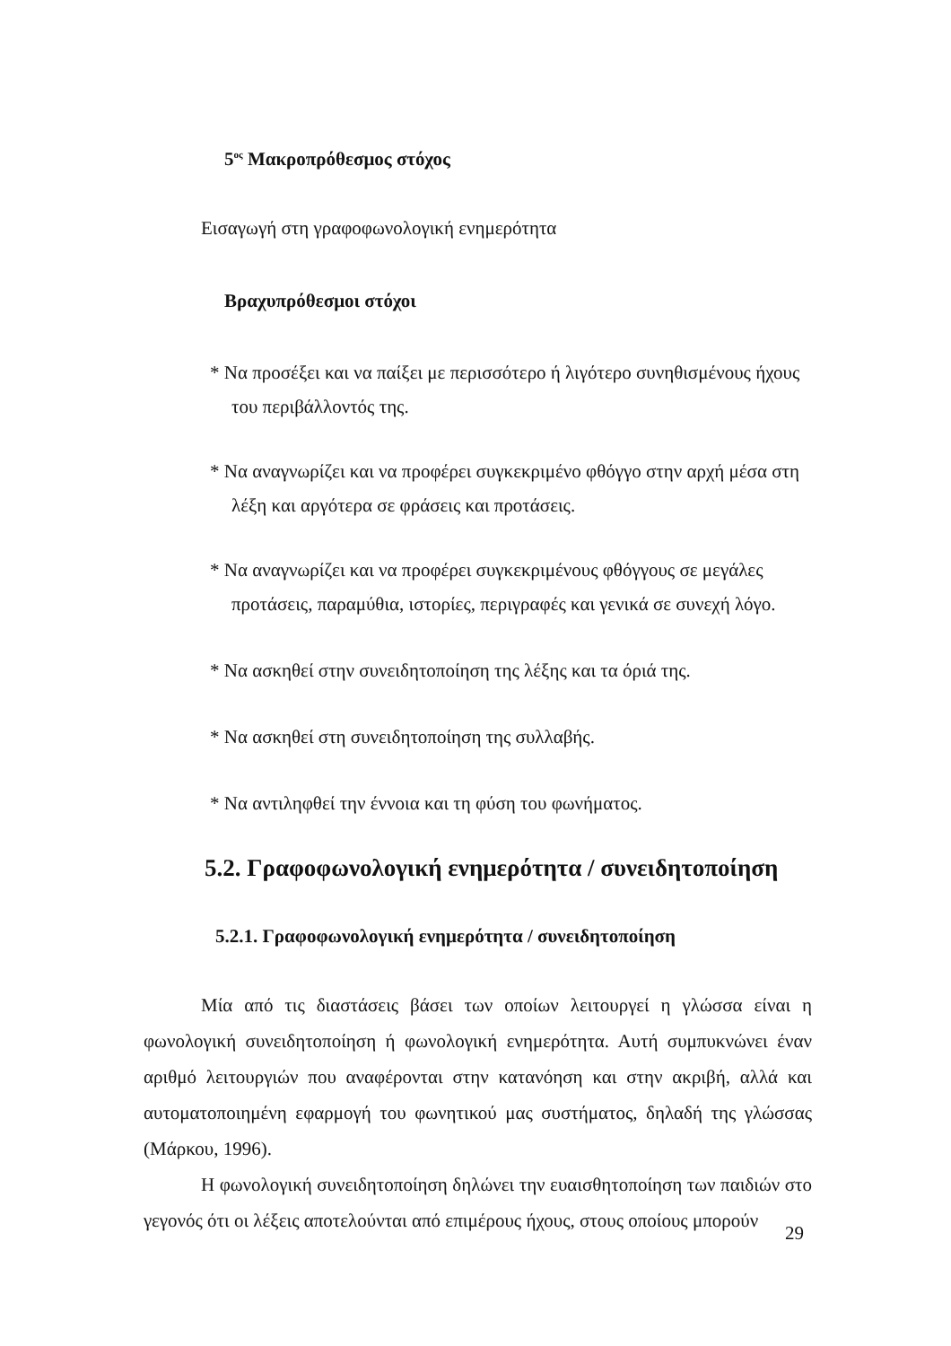5<sup>ος</sup> Μακροπρόθεσμος στόχος
Εισαγωγή στη γραφοφωνολογική ενημερότητα
Βραχυπρόθεσμοι στόχοι
* Να προσέξει και να παίξει με περισσότερο ή λιγότερο συνηθισμένους ήχους του περιβάλλοντός της.
* Να αναγνωρίζει και να προφέρει συγκεκριμένο φθόγγο στην αρχή μέσα στη λέξη και αργότερα σε φράσεις και προτάσεις.
* Να αναγνωρίζει και να προφέρει συγκεκριμένους φθόγγους σε μεγάλες προτάσεις, παραμύθια, ιστορίες, περιγραφές και γενικά σε συνεχή λόγο.
* Να ασκηθεί στην συνειδητοποίηση της λέξης και τα όριά της.
* Να ασκηθεί στη συνειδητοποίηση της συλλαβής.
* Να αντιληφθεί την έννοια και τη φύση του φωνήματος.
5.2. Γραφοφωνολογική ενημερότητα / συνειδητοποίηση
5.2.1. Γραφοφωνολογική ενημερότητα / συνειδητοποίηση
Μία από τις διαστάσεις βάσει των οποίων λειτουργεί η γλώσσα είναι η φωνολογική συνειδητοποίηση ή φωνολογική ενημερότητα. Αυτή συμπυκνώνει έναν αριθμό λειτουργιών που αναφέρονται στην κατανόηση και στην ακριβή, αλλά και αυτοματοποιημένη εφαρμογή του φωνητικού μας συστήματος, δηλαδή της γλώσσας (Μάρκου, 1996).
Η φωνολογική συνειδητοποίηση δηλώνει την ευαισθητοποίηση των παιδιών στο γεγονός ότι οι λέξεις αποτελούνται από επιμέρους ήχους, στους οποίους μπορούν
29